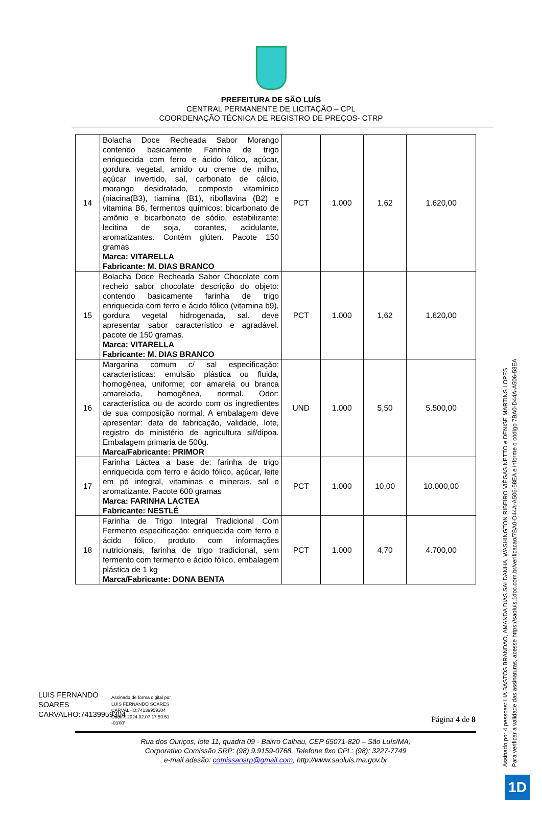PREFEITURA DE SÃO LUÍS
CENTRAL PERMANENTE DE LICITAÇÃO – CPL
COORDENAÇÃO TÉCNICA DE REGISTRO DE PREÇOS- CTRP
| 14 | Bolacha Doce Recheada Sabor Morango contendo basicamente Farinha de trigo enriquecida com ferro e ácido fólico, açúcar, gordura vegetal, amido ou creme de milho, açúcar invertido, sal, carbonato de cálcio, morango desidratado, composto vitamínico (niacina(B3), tiamina (B1), riboflavina (B2) e vitamina B6, fermentos químicos: bicarbonato de amônio e bicarbonato de sódio, estabilizante: lecitina de soja, corantes, acidulante, aromatizantes. Contém glúten. Pacote 150 gramas Marca: VITARELLA Fabricante: M. DIAS BRANCO | PCT | 1.000 | 1,62 | 1.620,00 |
| 15 | Bolacha Doce Recheada Sabor Chocolate com recheio sabor chocolate descrição do objeto: contendo basicamente farinha de trigo enriquecida com ferro e ácido fólico (vitamina b9), gordura vegetal hidrogenada, sal. deve apresentar sabor característico e agradável. pacote de 150 gramas. Marca: VITARELLA Fabricante: M. DIAS BRANCO | PCT | 1.000 | 1,62 | 1.620,00 |
| 16 | Margarina comum c/ sal especificação: características: emulsão plástica ou fluida, homogênea, uniforme; cor amarela ou branca amarelada, homogênea, normal. Odor: característica ou de acordo com os ingredientes de sua composição normal. A embalagem deve apresentar: data de fabricação, validade, lote, registro do ministério de agricultura sif/dipoa. Embalagem primaria de 500g. Marca/Fabricante: PRIMOR | UND | 1.000 | 5,50 | 5.500,00 |
| 17 | Farinha Láctea a base de: farinha de trigo enriquecida com ferro e ácido fólico, açúcar, leite em pó integral, vitaminas e minerais, sal e aromatizante. Pacote 600 gramas Marca: FARINHA LACTEA Fabricante: NESTLÉ | PCT | 1.000 | 10,00 | 10.000,00 |
| 18 | Farinha de Trigo Integral Tradicional Com Fermento especificação: enriquecida com ferro e ácido fólico, produto com informações nutricionais, farinha de trigo tradicional, sem fermento com fermento e ácido fólico, embalagem plástica de 1 kg Marca/Fabricante: DONA BENTA | PCT | 1.000 | 4,70 | 4.700,00 |
LUIS FERNANDO SOARES CARVALHO:74139959304
Assinado de forma digital por
LUIS FERNANDO SOARES
CARVALHO:74139959304
Dados: 2024.02.07 17:59:51
-03'00'
Página 4 de 8
Rua dos Ouriços, lote 11, quadra 09 - Bairro Calhau, CEP 65071-820 – São Luís/MA,
Corporativo Comissão SRP: (98) 9.9159-0768, Telefone fixo CPL: (98): 3227-7749
e-mail adesão: comissaosrp@gmail.com, http://www.saoluis.ma.gov.br
Assinado por 4 pessoas: LIA BASTOS BRANDAO, AMANDA DIAS SALDANHA, WASHINGTON RIBEIRO VIÉGAS NETTO e DENISE MARTINS LOPES
Para verificar a validade das assinaturas, acesse https://saoluis.1doc.com.br/verificacao/7BA0-D44A-A506-58EA e informe o código 7BA0-D44A-A506-58EA
1D